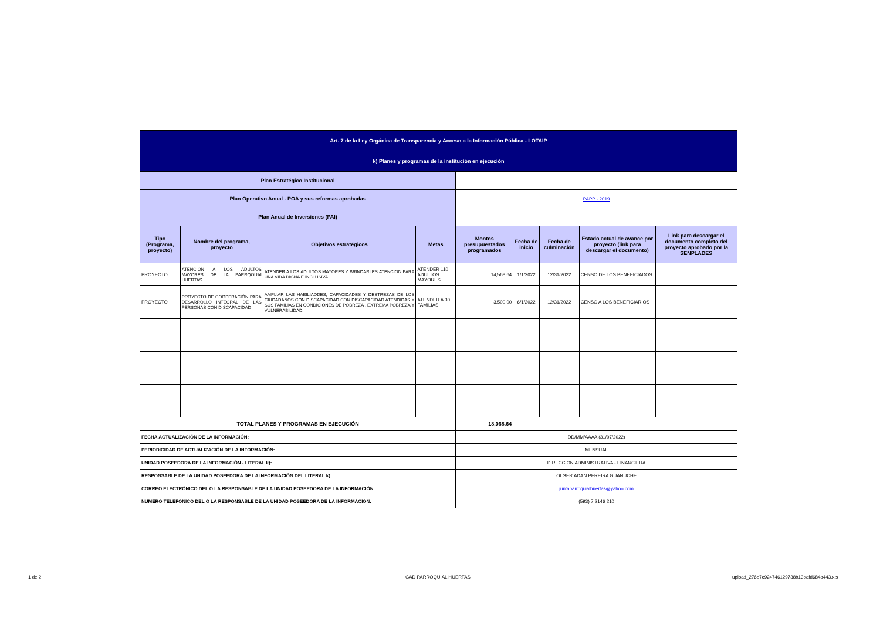| Art. 7 de la Ley Orgánica de Transparencia y Acceso a la Información Pública - LOTAIP | | | | | | | | |
| k) Planes y programas de la institución en ejecución | | | | | | | | |
| Plan Estratégico Institucional | | | | | | | | |
| Plan Operativo Anual - POA y sus reformas aprobadas | | | | PAPP - 2019 | | | | |
| Plan Anual de Inversiones (PAI) | | | | | | | | |
| Tipo (Programa, proyecto) | Nombre del programa, proyecto | Objetivos estratégicos | Metas | Montos presupuestados programados | Fecha de inicio | Fecha de culminación | Estado actual de avance por proyecto (link para descargar el documento) | Link para descargar el documento completo del proyecto aprobado por la SENPLADES |
| PROYECTO | ATENCIÓN A LOS ADULTOS MAYORES DE LA PARRQOUAI HUERTAS | ATENDER A LOS ADULTOS MAYORES Y BRINDARLES ATENCION PARA UNA VIDA DIGNA E INCLUSIVA | ATENDER 110 ADULTOS MAYORES | 14,568.64 | 1/1/2022 | 12/31/2022 | CENSO DE LOS BENEFICIADOS | |
| PROYECTO | PROYECTO DE COOPERACIÓN PARA DESARROLLO INTEGRAL DE LAS PERSONAS CON DISCAPACIDAD | AMPLIAR LAS HABILIADDES, CAPACIDADES Y DESTREZAS DE LOS CIUDADANOS CON DISCAPACIDAD CON DISCAPACIDAD ATENDIDAS Y SUS FAMILIAS EN CONDICIONES DE POBREZA , EXTREMA POBREZA Y VULNERABILIDAD. | ATENDER A 30 FAMILIAS | 3,500.00 | 6/1/2022 | 12/31/2022 | CENSO A LOS BENEFICIARIOS | |
| TOTAL PLANES Y PROGRAMAS EN EJECUCIÓN | | | | 18,068.64 | | | | |
| FECHA ACTUALIZACIÓN DE LA INFORMACIÓN: | | | | DD/MM/AAAA (31/07/2022) | | | | |
| PERIODICIDAD DE ACTUALIZACIÓN DE LA INFORMACIÓN: | | | | MENSUAL | | | | |
| UNIDAD POSEEDORA DE LA INFORMACIÓN - LITERAL k): | | | | DIRECCION ADMINISTRATIVA - FINANCIERA | | | | |
| RESPONSABLE DE LA UNIDAD POSEEDORA DE LA INFORMACIÓN DEL LITERAL k): | | | | OLGER ADAN PEREIRA GUANUCHE | | | | |
| CORREO ELECTRÓNICO DEL O LA RESPONSABLE DE LA UNIDAD POSEEDORA DE LA INFORMACIÓN: | | | | juntaparroquialhuertas@yahoo.com | | | | |
| NÚMERO TELEFÓNICO DEL O LA RESPONSABLE DE LA UNIDAD POSEEDORA DE LA INFORMACIÓN: | | | | (593) 7 2146 210 | | | | |
1 de 2 GAD PARROQUIAL HUERTAS
upload_276b7c924746129738b13bafd684a443.xls